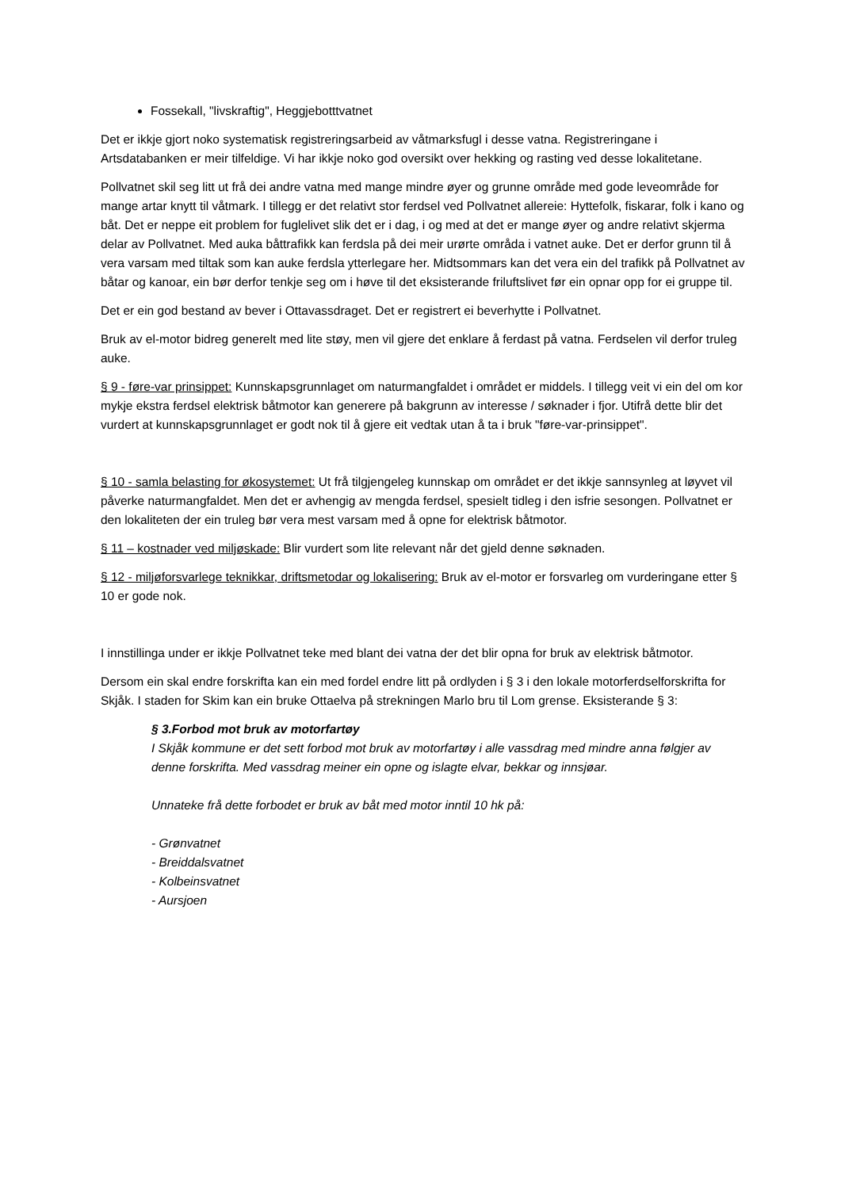Fossekall, "livskraftig", Heggjebotttvatnet
Det er ikkje gjort noko systematisk registreringsarbeid av våtmarksfugl i desse vatna. Registreringane i Artsdatabanken er meir tilfeldige. Vi har ikkje noko god oversikt over hekking og rasting ved desse lokalitetane.
Pollvatnet skil seg litt ut frå dei andre vatna med mange mindre øyer og grunne område med gode leveområde for mange artar knytt til våtmark. I tillegg er det relativt stor ferdsel ved Pollvatnet allereie: Hyttefolk, fiskarar, folk i kano og båt. Det er neppe eit problem for fuglelivet slik det er i dag, i og med at det er mange øyer og andre relativt skjerma delar av Pollvatnet. Med auka båttrafikk kan ferdsla på dei meir urørte områda i vatnet auke. Det er derfor grunn til å vera varsam med tiltak som kan auke ferdsla ytterlegare her. Midtsommars kan det vera ein del trafikk på Pollvatnet av båtar og kanoar, ein bør derfor tenkje seg om i høve til det eksisterande friluftslivet før ein opnar opp for ei gruppe til.
Det er ein god bestand av bever i Ottavassdraget. Det er registrert ei beverhytte i Pollvatnet.
Bruk av el-motor bidreg generelt med lite støy, men vil gjere det enklare å ferdast på vatna. Ferdselen vil derfor truleg auke.
§ 9 - føre-var prinsippet: Kunnskapsgrunnlaget om naturmangfaldet i området er middels. I tillegg veit vi ein del om kor mykje ekstra ferdsel elektrisk båtmotor kan generere på bakgrunn av interesse / søknader i fjor. Utifrå dette blir det vurdert at kunnskapsgrunnlaget er godt nok til å gjere eit vedtak utan å ta i bruk "føre-var-prinsippet".
§ 10 - samla belasting for økosystemet: Ut frå tilgjengeleg kunnskap om området er det ikkje sannsynleg at løyvet vil påverke naturmangfaldet. Men det er avhengig av mengda ferdsel, spesielt tidleg i den isfrie sesongen. Pollvatnet er den lokaliteten der ein truleg bør vera mest varsam med å opne for elektrisk båtmotor.
§ 11 – kostnader ved miljøskade: Blir vurdert som lite relevant når det gjeld denne søknaden.
§ 12 - miljøforsvarlege teknikkar, driftsmetodar og lokalisering: Bruk av el-motor er forsvarleg om vurderingane etter § 10 er gode nok.
I innstillinga under er ikkje Pollvatnet teke med blant dei vatna der det blir opna for bruk av elektrisk båtmotor.
Dersom ein skal endre forskrifta kan ein med fordel endre litt på ordlyden i § 3 i den lokale motorferdselforskrifta for Skjåk. I staden for Skim kan ein bruke Ottaelva på strekningen Marlo bru til Lom grense. Eksisterande § 3:
§ 3.Forbod mot bruk av motorfartøy
I Skjåk kommune er det sett forbod mot bruk av motorfartøy i alle vassdrag med mindre anna følgjer av denne forskrifta. Med vassdrag meiner ein opne og islagte elvar, bekkar og innsjøar.
Unnateke frå dette forbodet er bruk av båt med motor inntil 10 hk på:
- Grønvatnet
- Breiddalsvatnet
- Kolbeinsvatnet
- Aursjoen